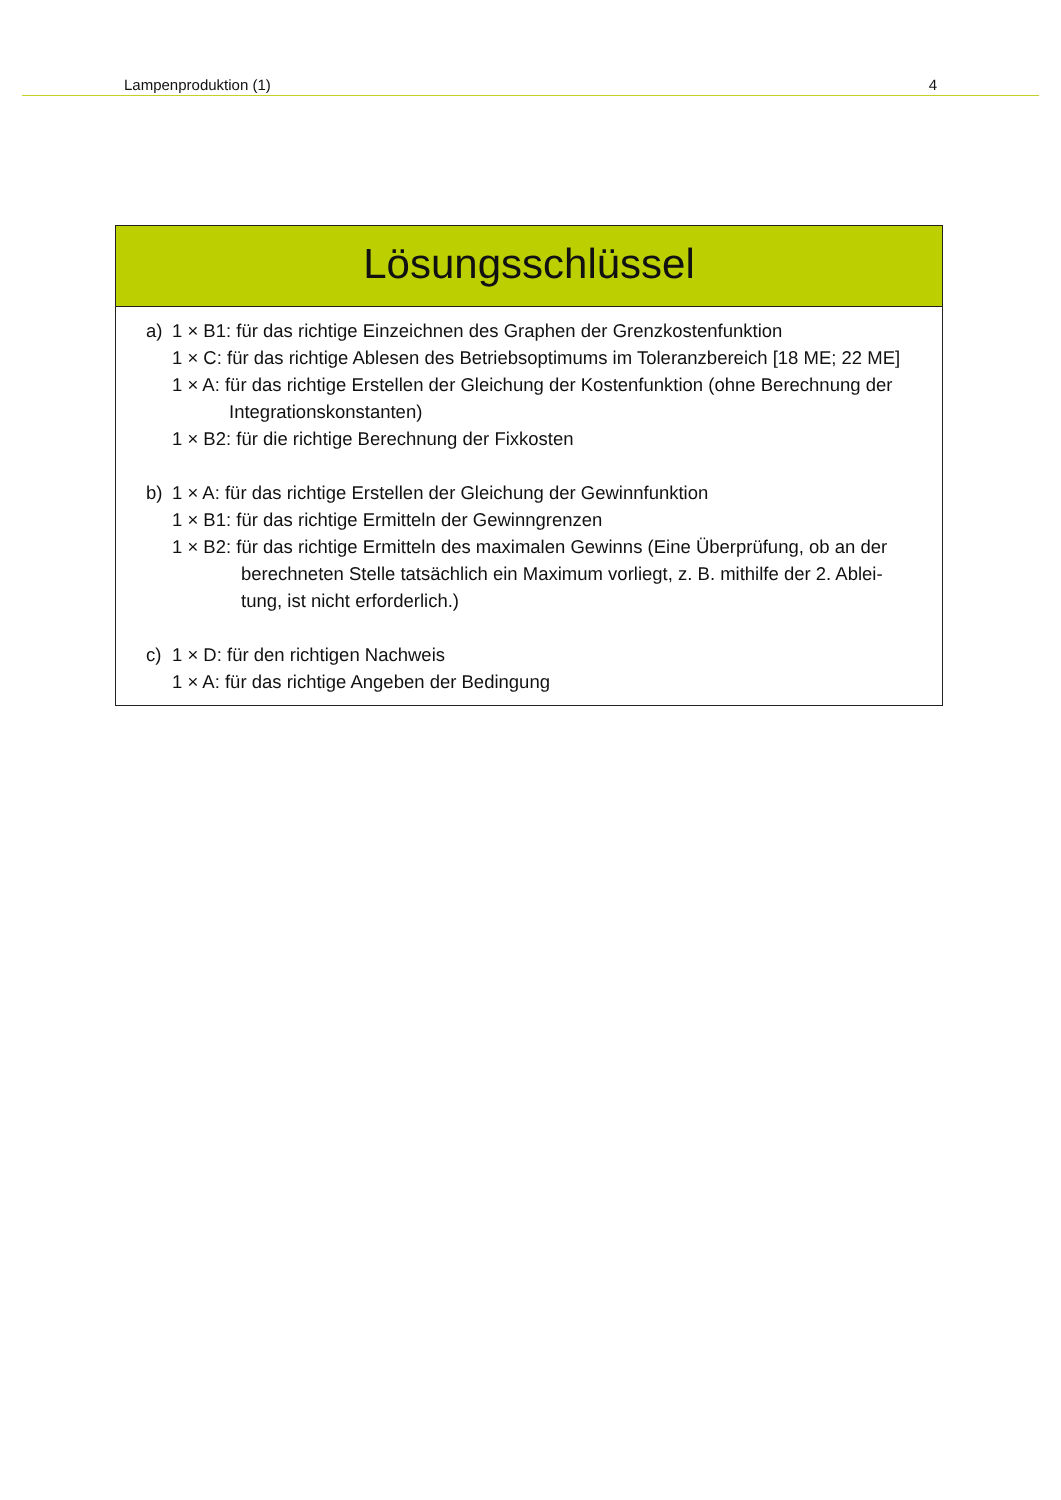Lampenproduktion (1) 4
Lösungsschlüssel
a) 1 × B1: für das richtige Einzeichnen des Graphen der Grenzkostenfunktion
1 × C: für das richtige Ablesen des Betriebsoptimums im Toleranzbereich [18 ME; 22 ME]
1 × A: für das richtige Erstellen der Gleichung der Kostenfunktion (ohne Berechnung der
Integrationskonstanten)
1 × B2: für die richtige Berechnung der Fixkosten
b) 1 × A: für das richtige Erstellen der Gleichung der Gewinnfunktion
1 × B1: für das richtige Ermitteln der Gewinngrenzen
1 × B2: für das richtige Ermitteln des maximalen Gewinns (Eine Überprüfung, ob an der
berechneten Stelle tatsächlich ein Maximum vorliegt, z. B. mithilfe der 2. Ablei-
tung, ist nicht erforderlich.)
c) 1 × D: für den richtigen Nachweis
1 × A: für das richtige Angeben der Bedingung